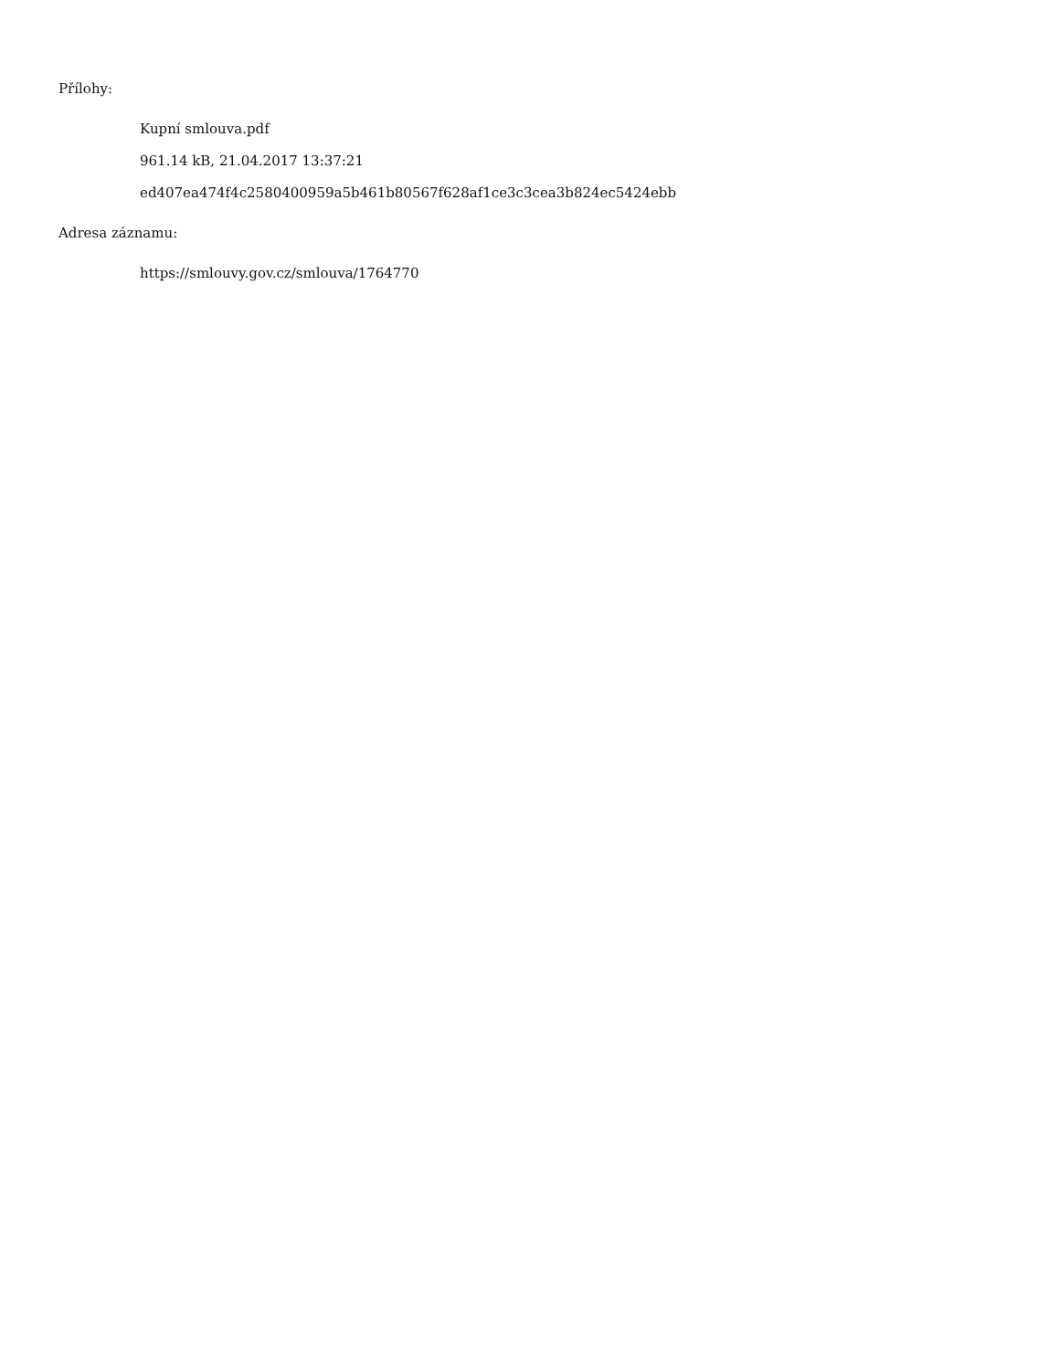Přílohy:
Kupní smlouva.pdf
961.14 kB, 21.04.2017 13:37:21
ed407ea474f4c2580400959a5b461b80567f628af1ce3c3cea3b824ec5424ebb
Adresa záznamu:
https://smlouvy.gov.cz/smlouva/1764770